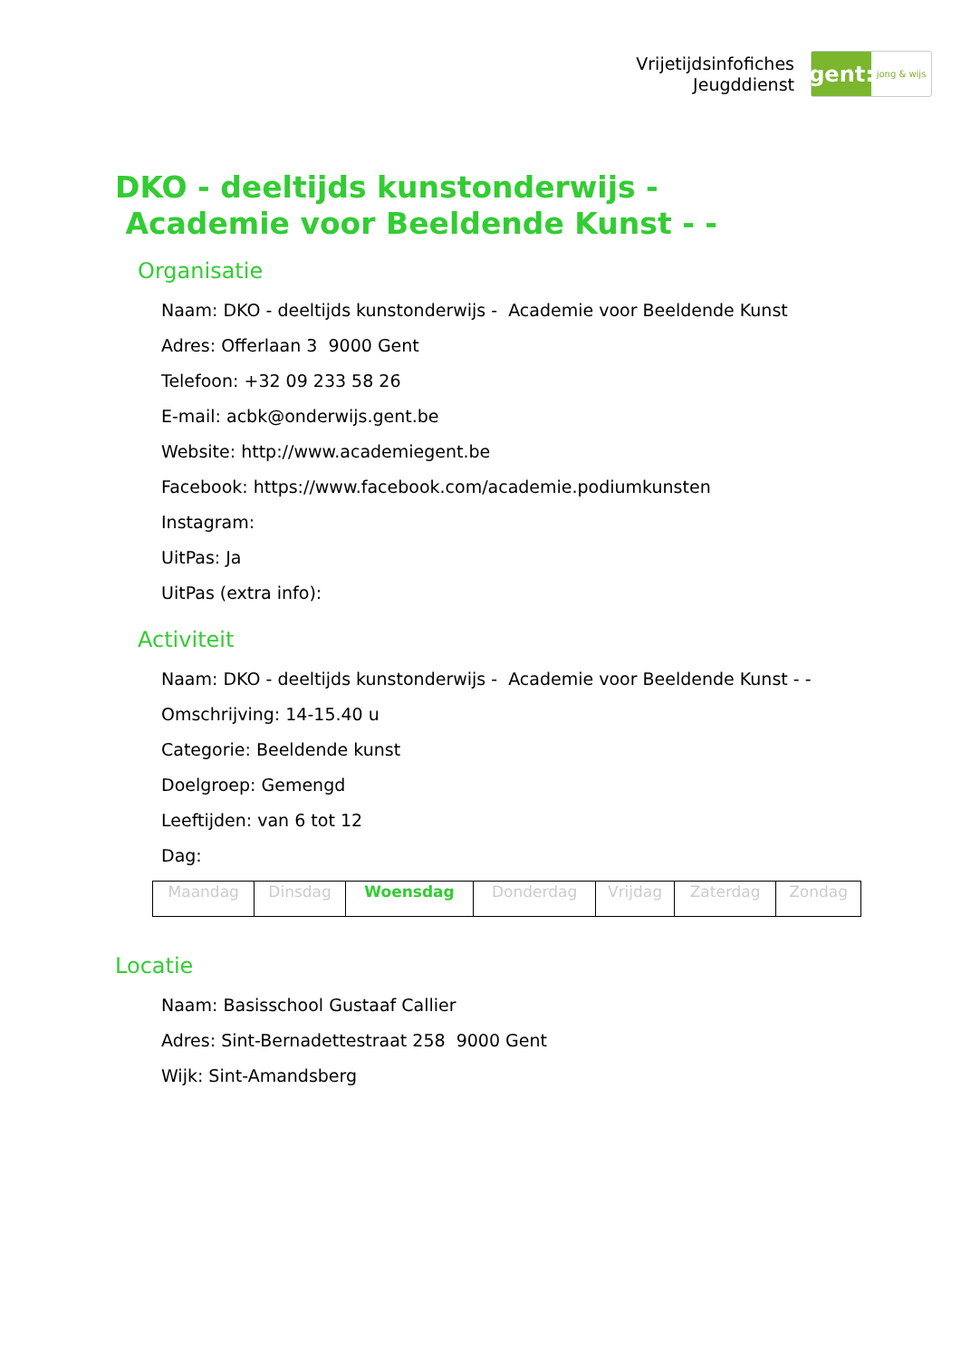Vrijetijdsinfofiches
Jeugddienst
gent:
jong & wijs
DKO - deeltijds kunstonderwijs - Academie voor Beeldende Kunst - -
Organisatie
Naam: DKO - deeltijds kunstonderwijs - Academie voor Beeldende Kunst
Adres: Offerlaan 3 9000 Gent
Telefoon: +32 09 233 58 26
E-mail: acbk@onderwijs.gent.be
Website: http://www.academiegent.be
Facebook: https://www.facebook.com/academie.podiumkunsten
Instagram:
UitPas: Ja
UitPas (extra info):
Activiteit
Naam: DKO - deeltijds kunstonderwijs - Academie voor Beeldende Kunst - -
Omschrijving: 14-15.40 u
Categorie: Beeldende kunst
Doelgroep: Gemengd
Leeftijden: van 6 tot 12
Dag:
| Maandag | Dinsdag | Woensdag | Donderdag | Vrijdag | Zaterdag | Zondag |
Locatie
Naam: Basisschool Gustaaf Callier
Adres: Sint-Bernadettestraat 258 9000 Gent
Wijk: Sint-Amandsberg